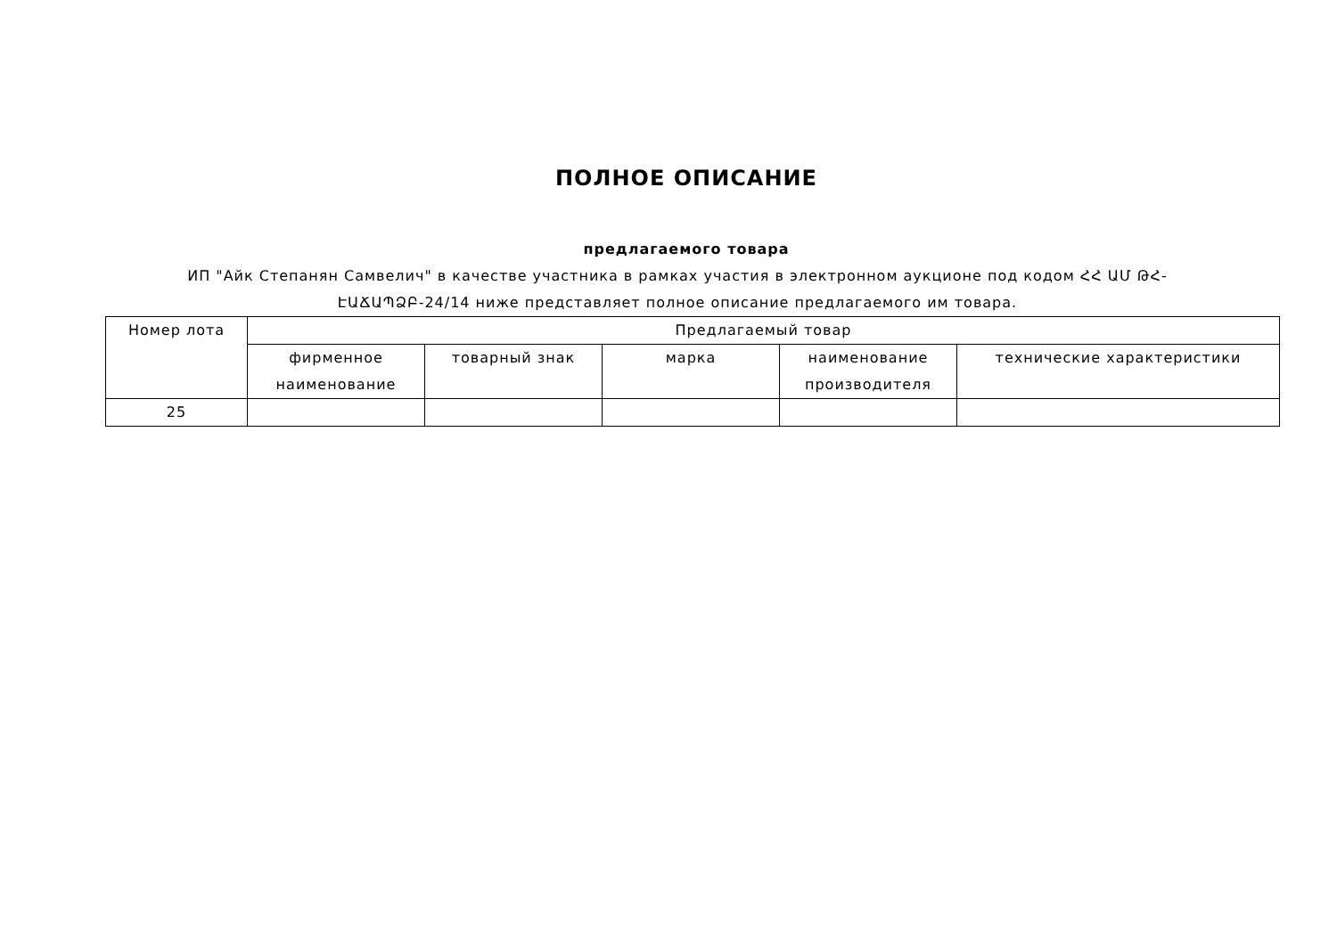ПОЛНОЕ ОПИСАНИЕ
предлагаемого товара
ИП "Айк Степанян Самвелич" в качестве участника в рамках участия в электронном аукционе под кодом ՀՀ ԱՄ ԹՀ-ԷԱՃԱՊՁԲ-24/14 ниже представляет полное описание предлагаемого им товара.
| Номер лота | Предлагаемый товар | | | | |
| --- | --- | --- | --- | --- | --- |
| | фирменное наименование | товарный знак | марка | наименование производителя | технические характеристики |
| 25 | | | | | |